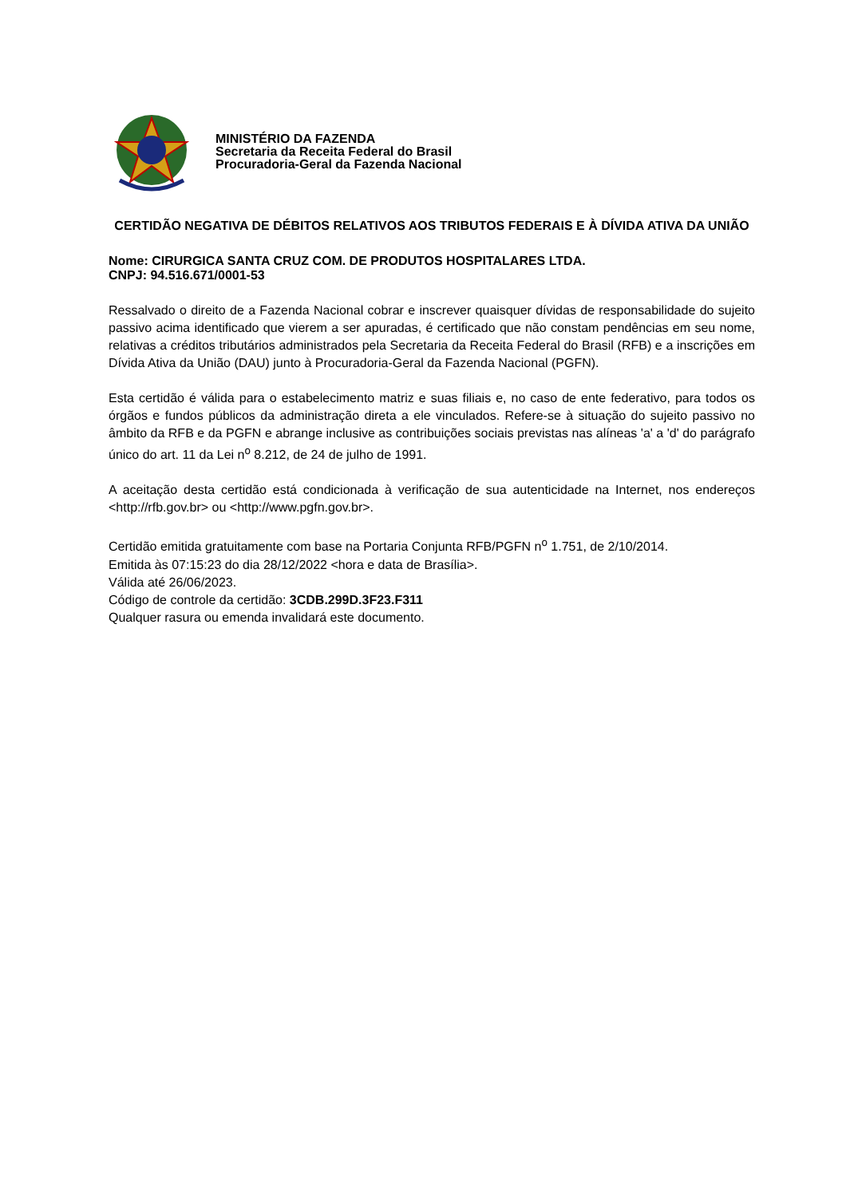MINISTÉRIO DA FAZENDA
Secretaria da Receita Federal do Brasil
Procuradoria-Geral da Fazenda Nacional
CERTIDÃO NEGATIVA DE DÉBITOS RELATIVOS AOS TRIBUTOS FEDERAIS E À DÍVIDA ATIVA DA UNIÃO
Nome: CIRURGICA SANTA CRUZ COM. DE PRODUTOS HOSPITALARES LTDA.
CNPJ: 94.516.671/0001-53
Ressalvado o direito de a Fazenda Nacional cobrar e inscrever quaisquer dívidas de responsabilidade do sujeito passivo acima identificado que vierem a ser apuradas, é certificado que não constam pendências em seu nome, relativas a créditos tributários administrados pela Secretaria da Receita Federal do Brasil (RFB) e a inscrições em Dívida Ativa da União (DAU) junto à Procuradoria-Geral da Fazenda Nacional (PGFN).
Esta certidão é válida para o estabelecimento matriz e suas filiais e, no caso de ente federativo, para todos os órgãos e fundos públicos da administração direta a ele vinculados. Refere-se à situação do sujeito passivo no âmbito da RFB e da PGFN e abrange inclusive as contribuições sociais previstas nas alíneas 'a' a 'd' do parágrafo único do art. 11 da Lei n<sup>o</sup> 8.212, de 24 de julho de 1991.
A aceitação desta certidão está condicionada à verificação de sua autenticidade na Internet, nos endereços <http://rfb.gov.br> ou <http://www.pgfn.gov.br>.
Certidão emitida gratuitamente com base na Portaria Conjunta RFB/PGFN n<sup>o</sup> 1.751, de 2/10/2014.
Emitida às 07:15:23 do dia 28/12/2022 <hora e data de Brasília>.
Válida até 26/06/2023.
Código de controle da certidão: 3CDB.299D.3F23.F311
Qualquer rasura ou emenda invalidará este documento.